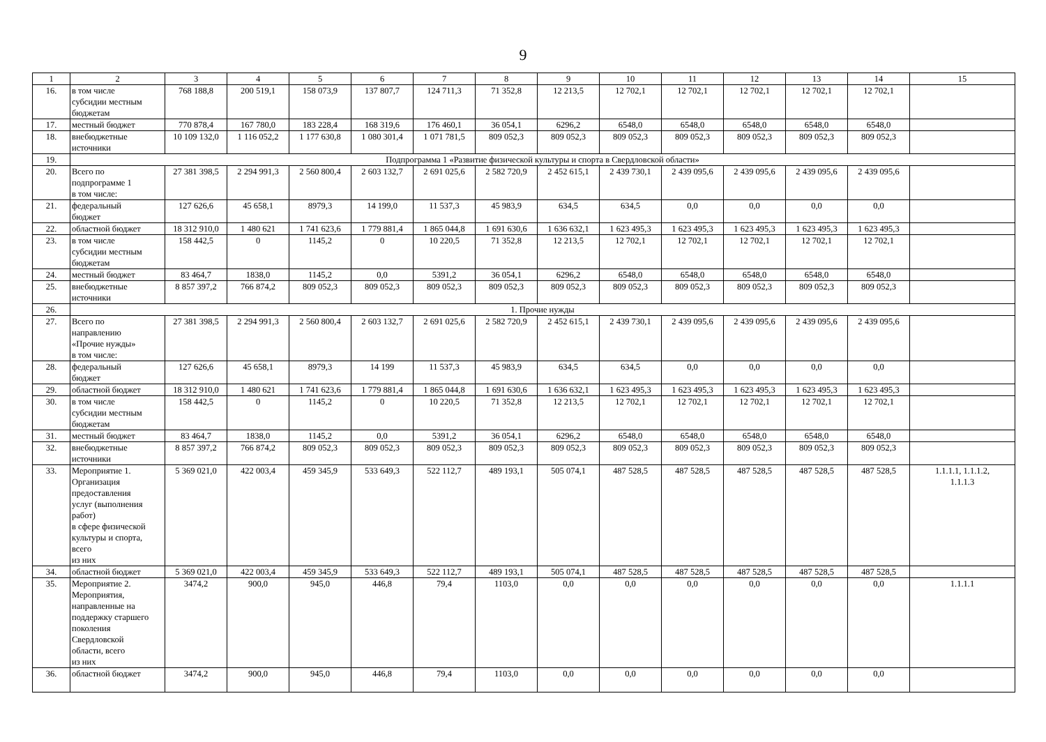9
| 1 | 2 | 3 | 4 | 5 | 6 | 7 | 8 | 9 | 10 | 11 | 12 | 13 | 14 | 15 |
| 16. | в том числе субсидии местным бюджетам | 768 188,8 | 200 519,1 | 158 073,9 | 137 807,7 | 124 711,3 | 71 352,8 | 12 213,5 | 12 702,1 | 12 702,1 | 12 702,1 | 12 702,1 | 12 702,1 | |
| 17. | местный бюджет | 770 878,4 | 167 780,0 | 183 228,4 | 168 319,6 | 176 460,1 | 36 054,1 | 6296,2 | 6548,0 | 6548,0 | 6548,0 | 6548,0 | 6548,0 | |
| 18. | внебюджетные источники | 10 109 132,0 | 1 116 052,2 | 1 177 630,8 | 1 080 301,4 | 1 071 781,5 | 809 052,3 | 809 052,3 | 809 052,3 | 809 052,3 | 809 052,3 | 809 052,3 | 809 052,3 | |
| 19. | Подпрограмма 1 «Развитие физической культуры и спорта в Свердловской области» | | | | | | | | | | | | | |
| 20. | Всего по подпрограмме 1 в том числе: | 27 381 398,5 | 2 294 991,3 | 2 560 800,4 | 2 603 132,7 | 2 691 025,6 | 2 582 720,9 | 2 452 615,1 | 2 439 730,1 | 2 439 095,6 | 2 439 095,6 | 2 439 095,6 | 2 439 095,6 | |
| 21. | федеральный бюджет | 127 626,6 | 45 658,1 | 8979,3 | 14 199,0 | 11 537,3 | 45 983,9 | 634,5 | 634,5 | 0,0 | 0,0 | 0,0 | 0,0 | |
| 22. | областной бюджет | 18 312 910,0 | 1 480 621 | 1 741 623,6 | 1 779 881,4 | 1 865 044,8 | 1 691 630,6 | 1 636 632,1 | 1 623 495,3 | 1 623 495,3 | 1 623 495,3 | 1 623 495,3 | 1 623 495,3 | |
| 23. | в том числе субсидии местным бюджетам | 158 442,5 | 0 | 1145,2 | 0 | 10 220,5 | 71 352,8 | 12 213,5 | 12 702,1 | 12 702,1 | 12 702,1 | 12 702,1 | 12 702,1 | |
| 24. | местный бюджет | 83 464,7 | 1838,0 | 1145,2 | 0,0 | 5391,2 | 36 054,1 | 6296,2 | 6548,0 | 6548,0 | 6548,0 | 6548,0 | 6548,0 | |
| 25. | внебюджетные источники | 8 857 397,2 | 766 874,2 | 809 052,3 | 809 052,3 | 809 052,3 | 809 052,3 | 809 052,3 | 809 052,3 | 809 052,3 | 809 052,3 | 809 052,3 | 809 052,3 | |
| 26. | 1. Прочие нужды | | | | | | | | | | | | | |
| 27. | Всего по направлению «Прочие нужды» в том числе: | 27 381 398,5 | 2 294 991,3 | 2 560 800,4 | 2 603 132,7 | 2 691 025,6 | 2 582 720,9 | 2 452 615,1 | 2 439 730,1 | 2 439 095,6 | 2 439 095,6 | 2 439 095,6 | 2 439 095,6 | |
| 28. | федеральный бюджет | 127 626,6 | 45 658,1 | 8979,3 | 14 199 | 11 537,3 | 45 983,9 | 634,5 | 634,5 | 0,0 | 0,0 | 0,0 | 0,0 | |
| 29. | областной бюджет | 18 312 910,0 | 1 480 621 | 1 741 623,6 | 1 779 881,4 | 1 865 044,8 | 1 691 630,6 | 1 636 632,1 | 1 623 495,3 | 1 623 495,3 | 1 623 495,3 | 1 623 495,3 | 1 623 495,3 | |
| 30. | в том числе субсидии местным бюджетам | 158 442,5 | 0 | 1145,2 | 0 | 10 220,5 | 71 352,8 | 12 213,5 | 12 702,1 | 12 702,1 | 12 702,1 | 12 702,1 | 12 702,1 | |
| 31. | местный бюджет | 83 464,7 | 1838,0 | 1145,2 | 0,0 | 5391,2 | 36 054,1 | 6296,2 | 6548,0 | 6548,0 | 6548,0 | 6548,0 | 6548,0 | |
| 32. | внебюджетные источники | 8 857 397,2 | 766 874,2 | 809 052,3 | 809 052,3 | 809 052,3 | 809 052,3 | 809 052,3 | 809 052,3 | 809 052,3 | 809 052,3 | 809 052,3 | 809 052,3 | |
| 33. | Мероприятие 1. Организация предоставления услуг (выполнения работ) в сфере физической культуры и спорта, всего из них | 5 369 021,0 | 422 003,4 | 459 345,9 | 533 649,3 | 522 112,7 | 489 193,1 | 505 074,1 | 487 528,5 | 487 528,5 | 487 528,5 | 487 528,5 | 487 528,5 | 1.1.1.1, 1.1.1.2, 1.1.1.3 |
| 34. | областной бюджет | 5 369 021,0 | 422 003,4 | 459 345,9 | 533 649,3 | 522 112,7 | 489 193,1 | 505 074,1 | 487 528,5 | 487 528,5 | 487 528,5 | 487 528,5 | 487 528,5 | |
| 35. | Мероприятие 2. Мероприятия, направленные на поддержку старшего поколения Свердловской области, всего из них | 3474,2 | 900,0 | 945,0 | 446,8 | 79,4 | 1103,0 | 0,0 | 0,0 | 0,0 | 0,0 | 0,0 | 0,0 | 1.1.1.1 |
| 36. | областной бюджет | 3474,2 | 900,0 | 945,0 | 446,8 | 79,4 | 1103,0 | 0,0 | 0,0 | 0,0 | 0,0 | 0,0 | 0,0 | |